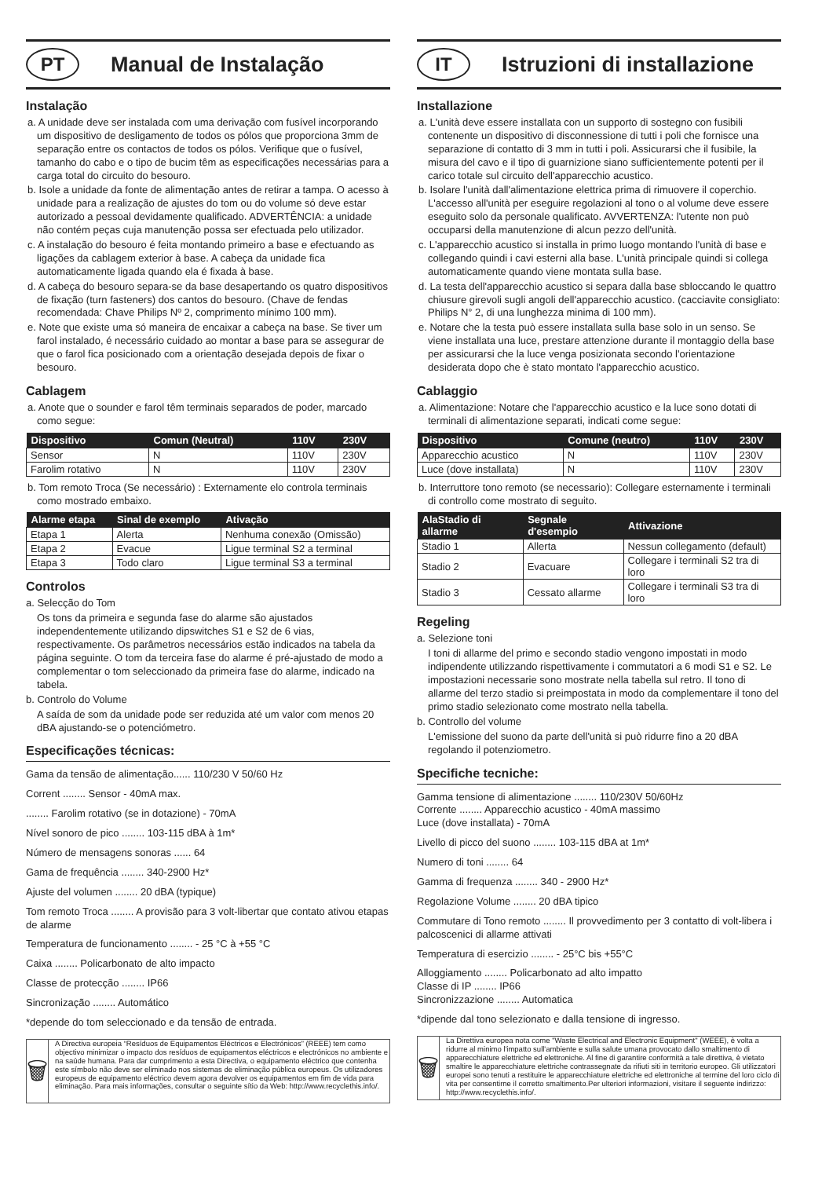PT
Manual de Instalação
Instalação
a. A unidade deve ser instalada com uma derivação com fusível incorporando um dispositivo de desligamento de todos os pólos que proporciona 3mm de separação entre os contactos de todos os pólos. Verifique que o fusível, tamanho do cabo e o tipo de bucim têm as especificações necessárias para a carga total do circuito do besouro.
b. Isole a unidade da fonte de alimentação antes de retirar a tampa. O acesso à unidade para a realização de ajustes do tom ou do volume só deve estar autorizado a pessoal devidamente qualificado. ADVERTÊNCIA: a unidade não contém peças cuja manutenção possa ser efectuada pelo utilizador.
c. A instalação do besouro é feita montando primeiro a base e efectuando as ligações da cablagem exterior à base. A cabeça da unidade fica automaticamente ligada quando ela é fixada à base.
d. A cabeça do besouro separa-se da base desapertando os quatro dispositivos de fixação (turn fasteners) dos cantos do besouro. (Chave de fendas recomendada: Chave Philips Nº 2, comprimento mínimo 100 mm).
e. Note que existe uma só maneira de encaixar a cabeça na base. Se tiver um farol instalado, é necessário cuidado ao montar a base para se assegurar de que o farol fica posicionado com a orientação desejada depois de fixar o besouro.
Cablagem
a. Anote que o sounder e farol têm terminais separados de poder, marcado como segue:
| Dispositivo | Comun (Neutral) | 110V | 230V |
| --- | --- | --- | --- |
| Sensor | N | 110V | 230V |
| Farolim rotativo | N | 110V | 230V |
b. Tom remoto Troca (Se necessário) : Externamente elo controla terminais como mostrado embaixo.
| Alarme etapa | Sinal de exemplo | Ativação |
| --- | --- | --- |
| Etapa 1 | Alerta | Nenhuma conexão (Omissão) |
| Etapa 2 | Evacue | Ligue terminal S2 a terminal |
| Etapa 3 | Todo claro | Ligue terminal S3 a terminal |
Controlos
a. Selecção do Tom
Os tons da primeira e segunda fase do alarme são ajustados independentemente utilizando dipswitches S1 e S2 de 6 vias, respectivamente. Os parâmetros necessários estão indicados na tabela da página seguinte. O tom da terceira fase do alarme é pré-ajustado de modo a complementar o tom seleccionado da primeira fase do alarme, indicado na tabela.
b. Controlo do Volume
A saída de som da unidade pode ser reduzida até um valor com menos 20 dBA ajustando-se o potenciómetro.
Especificações técnicas:
Gama da tensão de alimentação...... 110/230 V 50/60 Hz
Corrent ........ Sensor - 40mA max.
........ Farolim rotativo (se in dotazione) - 70mA
Nível sonoro de pico ........ 103-115 dBA à 1m*
Número de mensagens sonoras ...... 64
Gama de frequência ........ 340-2900 Hz*
Ajuste del volumen ........ 20 dBA (typique)
Tom remoto Troca ........ A provisão para 3 volt-libertar que contato ativou etapas de alarme
Temperatura de funcionamento ........ - 25 °C à +55 °C
Caixa ........ Policarbonato de alto impacto
Classe de protecção ........ IP66
Sincronização ........ Automático
*depende do tom seleccionado e da tensão de entrada.
🗑
A Directiva europeia “Resíduos de Equipamentos Eléctricos e Electrónicos” (REEE) tem como objectivo minimizar o impacto dos resíduos de equipamentos eléctricos e electrónicos no ambiente e na saúde humana. Para dar cumprimento a esta Directiva, o equipamento eléctrico que contenha este símbolo não deve ser eliminado nos sistemas de eliminação pública europeus. Os utilizadores europeus de equipamento eléctrico devem agora devolver os equipamentos em fim de vida para eliminação. Para mais informações, consultar o seguinte sítio da Web: http://www.recyclethis.info/.
IT
Istruzioni di installazione
Installazione
a. L'unità deve essere installata con un supporto di sostegno con fusibili contenente un dispositivo di disconnessione di tutti i poli che fornisce una separazione di contatto di 3 mm in tutti i poli. Assicurarsi che il fusibile, la misura del cavo e il tipo di guarnizione siano sufficientemente potenti per il carico totale sul circuito dell'apparecchio acustico.
b. Isolare l'unità dall'alimentazione elettrica prima di rimuovere il coperchio. L'accesso all'unità per eseguire regolazioni al tono o al volume deve essere eseguito solo da personale qualificato. AVVERTENZA: l'utente non può occuparsi della manutenzione di alcun pezzo dell'unità.
c. L'apparecchio acustico si installa in primo luogo montando l'unità di base e collegando quindi i cavi esterni alla base. L'unità principale quindi si collega automaticamente quando viene montata sulla base.
d. La testa dell'apparecchio acustico si separa dalla base sbloccando le quattro chiusure girevoli sugli angoli dell'apparecchio acustico. (cacciavite consigliato: Philips N° 2, di una lunghezza minima di 100 mm).
e. Notare che la testa può essere installata sulla base solo in un senso. Se viene installata una luce, prestare attenzione durante il montaggio della base per assicurarsi che la luce venga posizionata secondo l'orientazione desiderata dopo che è stato montato l'apparecchio acustico.
Cablaggio
a. Alimentazione: Notare che l'apparecchio acustico e la luce sono dotati di terminali di alimentazione separati, indicati come segue:
| Dispositivo | Comune (neutro) | 110V | 230V |
| --- | --- | --- | --- |
| Apparecchio acustico | N | 110V | 230V |
| Luce (dove installata) | N | 110V | 230V |
b. Interruttore tono remoto (se necessario): Collegare esternamente i terminali di controllo come mostrato di seguito.
| AlaStadio di allarme | Segnale d'esempio | Attivazione |
| --- | --- | --- |
| Stadio 1 | Allerta | Nessun collegamento (default) |
| Stadio 2 | Evacuare | Collegare i terminali S2 tra di loro |
| Stadio 3 | Cessato allarme | Collegare i terminali S3 tra di loro |
Regeling
a. Selezione toni
I toni di allarme del primo e secondo stadio vengono impostati in modo indipendente utilizzando rispettivamente i commutatori a 6 modi S1 e S2. Le impostazioni necessarie sono mostrate nella tabella sul retro. Il tono di allarme del terzo stadio si preimpostata in modo da complementare il tono del primo stadio selezionato come mostrato nella tabella.
b. Controllo del volume
L'emissione del suono da parte dell'unità si può ridurre fino a 20 dBA regolando il potenziometro.
Specifiche tecniche:
Gamma tensione di alimentazione ........ 110/230V 50/60Hz
Corrente ........ Apparecchio acustico - 40mA massimo
Luce (dove installata) - 70mA
Livello di picco del suono ........ 103-115 dBA at 1m*
Numero di toni ........ 64
Gamma di frequenza ........ 340 - 2900 Hz*
Regolazione Volume ........ 20 dBA tipico
Commutare di Tono remoto ........ Il provvedimento per 3 contatto di volt-libera i palcoscenici di allarme attivati
Temperatura di esercizio ........ - 25°C bis +55°C
Alloggiamento ........ Policarbonato ad alto impatto
Classe di IP ........ IP66
Sincronizzazione ........ Automatica
*dipende dal tono selezionato e dalla tensione di ingresso.
🗑
La Direttiva europea nota come "Waste Electrical and Electronic Equipment" (WEEE), è volta a ridurre al minimo l'impatto sull'ambiente e sulla salute umana provocato dallo smaltimento di apparecchiature elettriche ed elettroniche. Al fine di garantire conformità a tale direttiva, è vietato smaltire le apparecchiature elettriche contrassegnate da rifiuti siti in territorio europeo. Gli utilizzatori europei sono tenuti a restituire le apparecchiature elettriche ed elettroniche al termine del loro ciclo di vita per consentirne il corretto smaltimento.Per ulteriori informazioni, visitare il seguente indirizzo: http://www.recyclethis.info/.